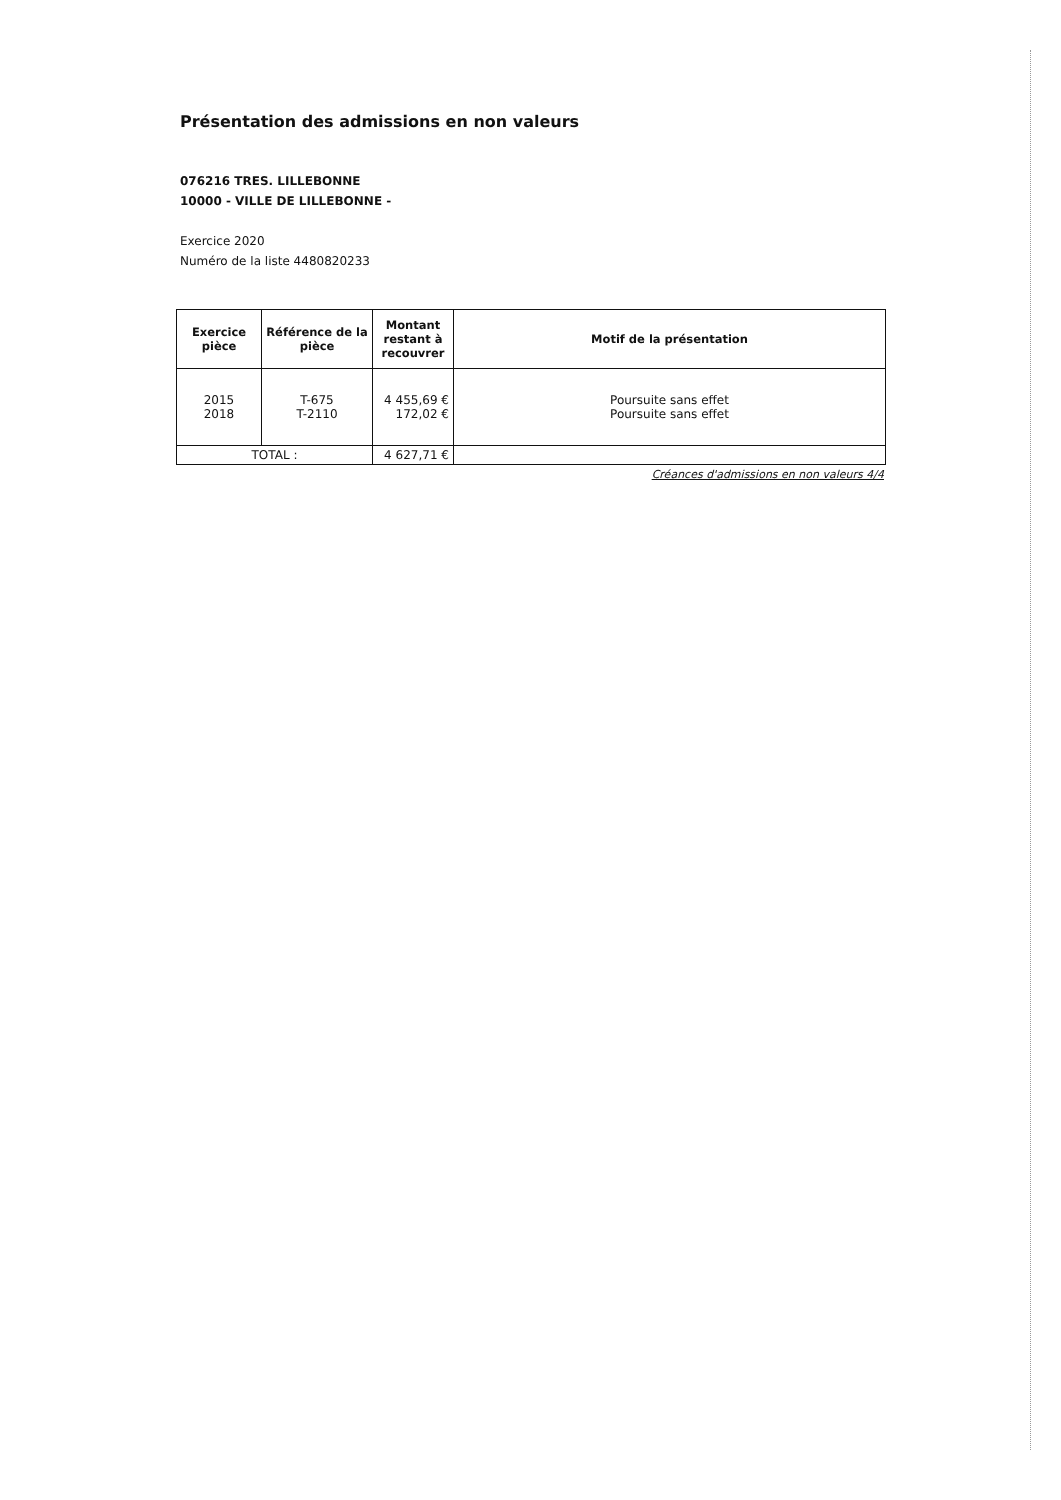Présentation des admissions en non valeurs
076216 TRES. LILLEBONNE
10000 - VILLE DE LILLEBONNE -
Exercice 2020
Numéro de la liste 4480820233
| Exercice pièce | Référence de la pièce | Montant restant à recouvrer | Motif de la présentation |
| --- | --- | --- | --- |
| 2015 2018 | T-675 T-2110 | 4 455,69 € 172,02 € | Poursuite sans effet Poursuite sans effet |
| TOTAL : | | 4 627,71 € | |
Créances d'admissions en non valeurs 4/4